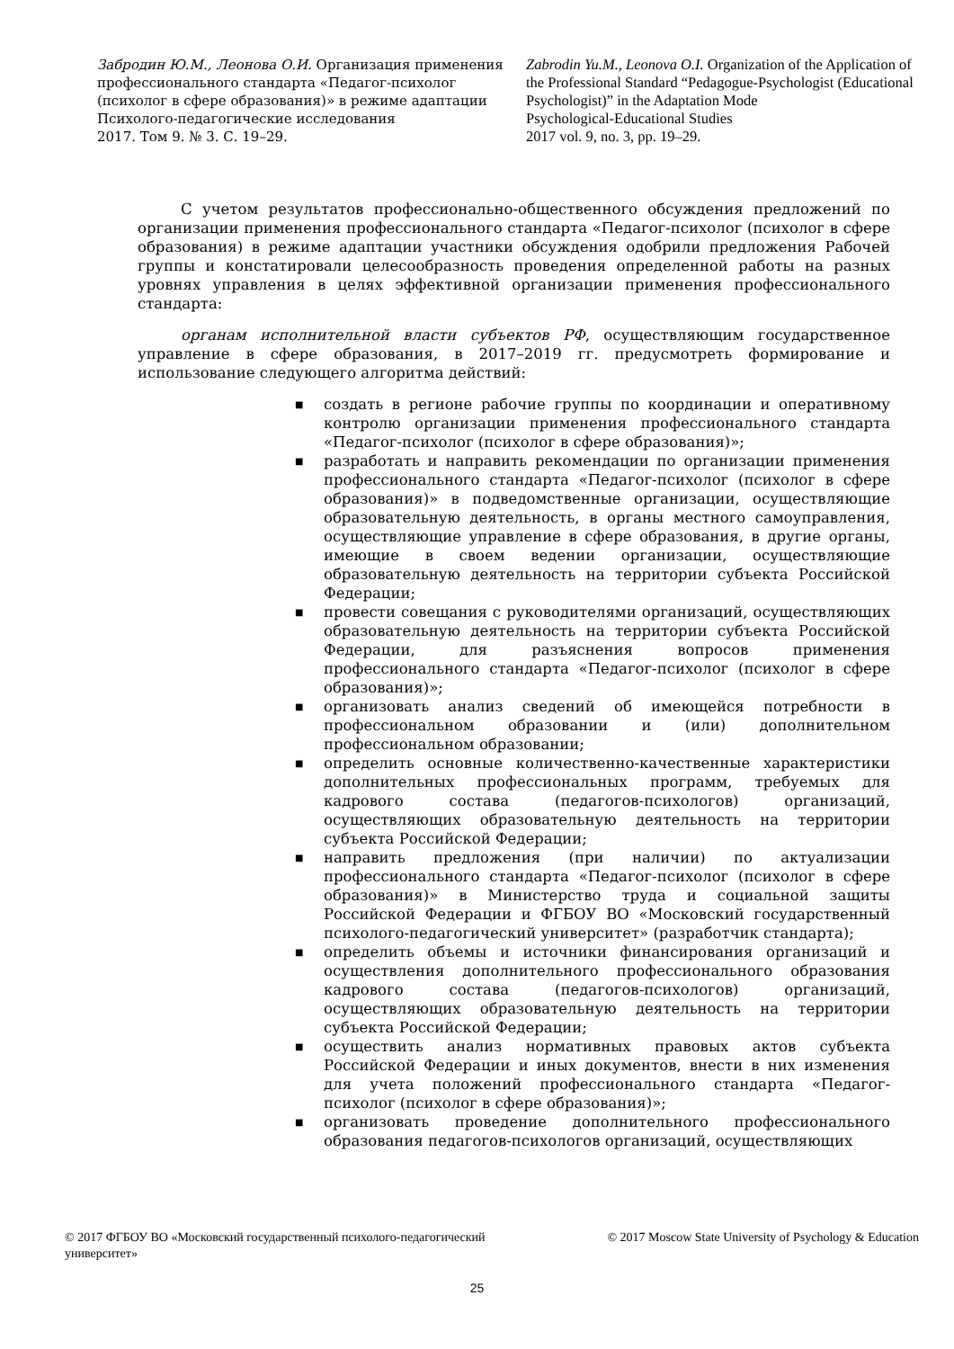Забродин Ю.М., Леонова О.И. Организация применения профессионального стандарта «Педагог-психолог (психолог в сфере образования)» в режиме адаптации
Психолого-педагогические исследования
2017. Том 9. № 3. С. 19–29.
Zabrodin Yu.M., Leonova O.I. Organization of the Application of the Professional Standard “Pedagogue-Psychologist (Educational Psychologist)” in the Adaptation Mode
Psychological-Educational Studies
2017 vol. 9, no. 3, pp. 19–29.
С учетом результатов профессионально-общественного обсуждения предложений по организации применения профессионального стандарта «Педагог-психолог (психолог в сфере образования) в режиме адаптации участники обсуждения одобрили предложения Рабочей группы и констатировали целесообразность проведения определенной работы на разных уровнях управления в целях эффективной организации применения профессионального стандарта:
органам исполнительной власти субъектов РФ, осуществляющим государственное управление в сфере образования, в 2017–2019 гг. предусмотреть формирование и использование следующего алгоритма действий:
■ создать в регионе рабочие группы по координации и оперативному контролю организации применения профессионального стандарта «Педагог-психолог (психолог в сфере образования)»;
■ разработать и направить рекомендации по организации применения профессионального стандарта «Педагог-психолог (психолог в сфере образования)» в подведомственные организации, осуществляющие образовательную деятельность, в органы местного самоуправления, осуществляющие управление в сфере образования, в другие органы, имеющие в своем ведении организации, осуществляющие образовательную деятельность на территории субъекта Российской Федерации;
■ провести совещания с руководителями организаций, осуществляющих образовательную деятельность на территории субъекта Российской Федерации, для разъяснения вопросов применения профессионального стандарта «Педагог-психолог (психолог в сфере образования)»;
■ организовать анализ сведений об имеющейся потребности в профессиональном образовании и (или) дополнительном профессиональном образовании;
■ определить основные количественно-качественные характеристики дополнительных профессиональных программ, требуемых для кадрового состава (педагогов-психологов) организаций, осуществляющих образовательную деятельность на территории субъекта Российской Федерации;
■ направить предложения (при наличии) по актуализации профессионального стандарта «Педагог-психолог (психолог в сфере образования)» в Министерство труда и социальной защиты Российской Федерации и ФГБОУ ВО «Московский государственный психолого-педагогический университет» (разработчик стандарта);
■ определить объемы и источники финансирования организаций и осуществления дополнительного профессионального образования кадрового состава (педагогов-психологов) организаций, осуществляющих образовательную деятельность на территории субъекта Российской Федерации;
■ осуществить анализ нормативных правовых актов субъекта Российской Федерации и иных документов, внести в них изменения для учета положений профессионального стандарта «Педагог-психолог (психолог в сфере образования)»;
■ организовать проведение дополнительного профессионального образования педагогов-психологов организаций, осуществляющих
© 2017 ФГБОУ ВО «Московский государственный психолого-педагогический университет»
© 2017 Moscow State University of Psychology & Education
25